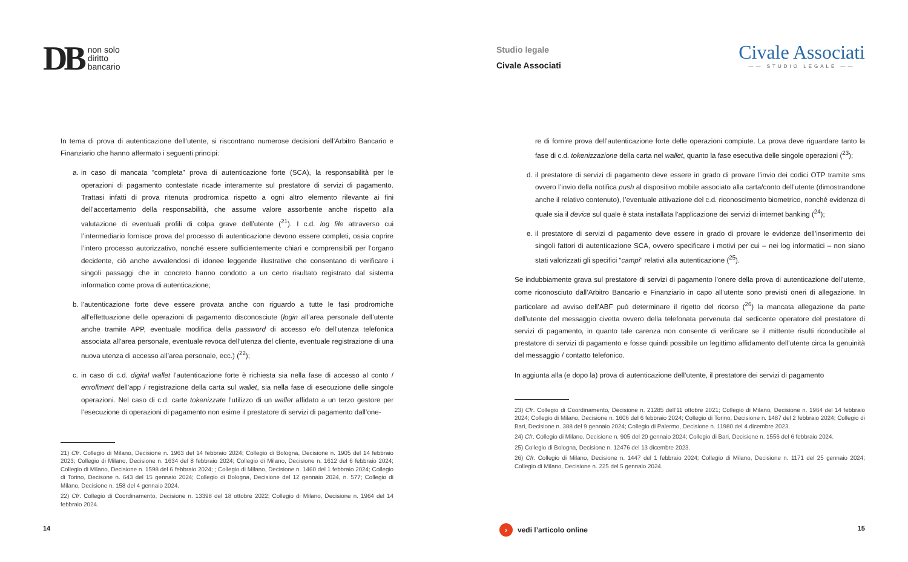DB
non solo
diritto
bancario
In tema di prova di autenticazione dell’utente, si riscontrano numerose decisioni dell’Arbitro Bancario e Finanziario che hanno affermato i seguenti principi:
a. in caso di mancata “completa” prova di autenticazione forte (SCA), la responsabilità per le operazioni di pagamento contestate ricade interamente sul prestatore di servizi di pagamento. Trattasi infatti di prova ritenuta prodromica rispetto a ogni altro elemento rilevante ai fini dell’accertamento della responsabilità, che assume valore assorbente anche rispetto alla valutazione di eventuali profili di colpa grave dell’utente (<sup>21</sup>). I c.d. log file attraverso cui l’intermediario fornisce prova del processo di autenticazione devono essere completi, ossia coprire l’intero processo autorizzativo, nonché essere sufficientemente chiari e comprensibili per l’organo decidente, ciò anche avvalendosi di idonee leggende illustrative che consentano di verificare i singoli passaggi che in concreto hanno condotto a un certo risultato registrato dal sistema informatico come prova di autenticazione;
b. l’autenticazione forte deve essere provata anche con riguardo a tutte le fasi prodromiche all’effettuazione delle operazioni di pagamento disconosciute (login all’area personale dell’utente anche tramite APP, eventuale modifica della password di accesso e/o dell’utenza telefonica associata all’area personale, eventuale revoca dell’utenza del cliente, eventuale registrazione di una nuova utenza di accesso all’area personale, ecc.) (<sup>22</sup>);
c. in caso di c.d. digital wallet l’autenticazione forte è richiesta sia nella fase di accesso al conto / enrollment dell’app / registrazione della carta sul wallet, sia nella fase di esecuzione delle singole operazioni. Nel caso di c.d. carte tokenizzate l’utilizzo di un wallet affidato a un terzo gestore per l’esecuzione di operazioni di pagamento non esime il prestatore di servizi di pagamento dall’one-
21) Cfr. Collegio di Milano, Decisione n. 1963 del 14 febbraio 2024; Collegio di Bologna, Decisione n. 1905 del 14 febbraio 2023; Collegio di Milano, Decisione n. 1634 del 8 febbraio 2024; Collegio di Milano, Decisione n. 1612 del 6 febbraio 2024; Collegio di Milano, Decisione n. 1598 del 6 febbraio 2024; ; Collegio di Milano, Decisione n. 1460 del 1 febbraio 2024; Collegio di Torino, Decisone n. 643 del 15 gennaio 2024; Collegio di Bologna, Decisione del 12 gennaio 2024, n. 577; Collegio di Milano, Decisione n. 158 del 4 gennaio 2024.
22) Cfr. Collegio di Coordinamento, Decisione n. 13398 del 18 ottobre 2022; Collegio di Milano, Decisione n. 1964 del 14 febbraio 2024.
14
Studio legale
Civale Associati
Civale Associati
—— STUDIO LEGALE ——
re di fornire prova dell’autenticazione forte delle operazioni compiute. La prova deve riguardare tanto la fase di c.d. tokenizzazione della carta nel wallet, quanto la fase esecutiva delle singole operazioni (<sup>23</sup>);
d. il prestatore di servizi di pagamento deve essere in grado di provare l’invio dei codici OTP tramite sms ovvero l’invio della notifica push al dispositivo mobile associato alla carta/conto dell’utente (dimostrandone anche il relativo contenuto), l’eventuale attivazione del c.d. riconoscimento biometrico, nonché evidenza di quale sia il device sul quale è stata installata l’applicazione dei servizi di internet banking (<sup>24</sup>);
e. il prestatore di servizi di pagamento deve essere in grado di provare le evidenze dell’inserimento dei singoli fattori di autenticazione SCA, ovvero specificare i motivi per cui – nei log informatici – non siano stati valorizzati gli specifici “campi” relativi alla autenticazione (<sup>25</sup>).
Se indubbiamente grava sul prestatore di servizi di pagamento l’onere della prova di autenticazione dell’utente, come riconosciuto dall’Arbitro Bancario e Finanziario in capo all’utente sono previsti oneri di allegazione. In particolare ad avviso dell’ABF può determinare il rigetto del ricorso (<sup>26</sup>) la mancata allegazione da parte dell’utente del messaggio civetta ovvero della telefonata pervenuta dal sedicente operatore del prestatore di servizi di pagamento, in quanto tale carenza non consente di verificare se il mittente risulti riconducibile al prestatore di servizi di pagamento e fosse quindi possibile un legittimo affidamento dell’utente circa la genuinità del messaggio / contatto telefonico.
In aggiunta alla (e dopo la) prova di autenticazione dell’utente, il prestatore dei servizi di pagamento
23) Cfr. Collegio di Coordinamento, Decisione n. 21285 dell’11 ottobre 2021; Collegio di Milano, Decisione n. 1964 del 14 febbraio 2024; Collegio di Milano, Decisione n. 1606 del 6 febbraio 2024; Collegio di Torino, Decisione n. 1487 del 2 febbraio 2024; Collegio di Bari, Decisione n. 388 del 9 gennaio 2024; Collegio di Palermo, Decisione n. 11980 del 4 dicembre 2023.
24) Cfr. Collegio di Milano, Decisione n. 905 del 20 gennaio 2024; Collegio di Bari, Decisione n. 1556 del 6 febbraio 2024.
25) Collegio di Bologna, Decisione n. 12476 del 13 dicembre 2023.
26) Cfr. Collegio di Milano, Decisione n. 1447 del 1 febbraio 2024; Collegio di Milano, Decisione n. 1171 del 25 gennaio 2024; Collegio di Milano, Decisione n. 225 del 5 gennaio 2024.
› vedi l’articolo online
15